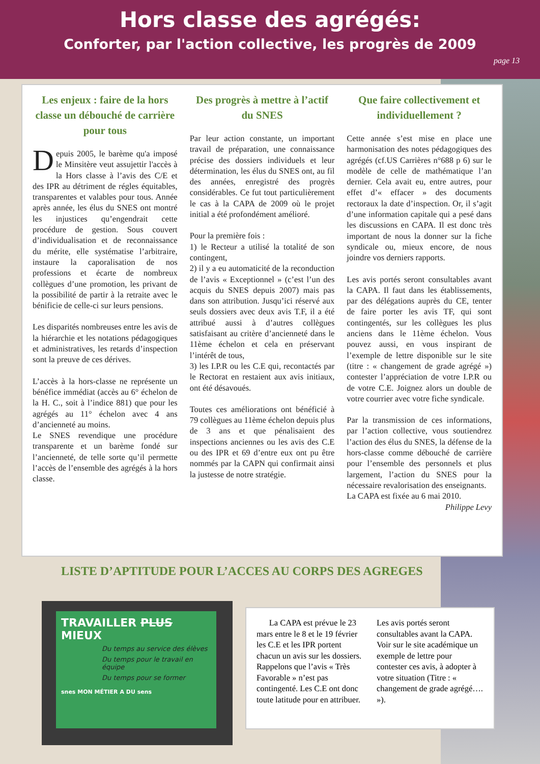Hors classe des agrégés:
Conforter, par l'action collective, les progrès de 2009
page 13
Les enjeux : faire de la hors classe un débouché de carrière pour tous
Depuis 2005, le barème qu'a imposé le Minsitère veut assujettir l'accès à la Hors classe à l’avis des C/E et des IPR au détriment de régles équitables, transparentes et valables pour tous. Année après année, les élus du SNES ont montré les injustices qu’engendrait cette procédure de gestion. Sous couvert d’individualisation et de reconnaissance du mérite, elle systématise l’arbitraire, instaure la caporalisation de nos professions et écarte de nombreux collègues d’une promotion, les privant de la possibilité de partir à la retraite avec le bénificie de celle-ci sur leurs pensions.
Les disparités nombreuses entre les avis de la hiérarchie et les notations pédagogiques et administratives, les retards d’inspection sont la preuve de ces dérives.
L’accès à la hors-classe ne représente un bénéfice immédiat (accès au 6° échelon de la H. C., soit à l’indice 881) que pour les agrégés au 11° échelon avec 4 ans d’ancienneté au moins.
Le SNES revendique une procédure transparente et un barème fondé sur l’ancienneté, de telle sorte qu’il permette l’accès de l’ensemble des agrégés à la hors classe.
Des progrès à mettre à l’actif du SNES
Par leur action constante, un important travail de préparation, une connaissance précise des dossiers individuels et leur détermination, les élus du SNES ont, au fil des années, enregistré des progrès considérables. Ce fut tout particulièrement le cas à la CAPA de 2009 où le projet initial a été profondément amélioré.
Pour la première fois :
1) le Recteur a utilisé la totalité de son contingent,
2) il y a eu automaticité de la reconduction de l’avis « Exceptionnel » (c’est l’un des acquis du SNES depuis 2007) mais pas dans son attribution. Jusqu’ici réservé aux seuls dossiers avec deux avis T.F, il a été attribué aussi à d’autres collègues satisfaisant au critère d’ancienneté dans le 11ème échelon et cela en préservant l’intérêt de tous,
3) les I.P.R ou les C.E qui, recontactés par le Rectorat en restaient aux avis initiaux, ont été désavoués.
Toutes ces améliorations ont bénéficié à 79 collègues au 11ème échelon depuis plus de 3 ans et que pénalisaient des inspections anciennes ou les avis des C.E ou des IPR et 69 d’entre eux ont pu être nommés par la CAPN qui confirmait ainsi la justesse de notre stratégie.
Que faire collectivement et individuellement ?
Cette année s’est mise en place une harmonisation des notes pédagogiques des agrégés (cf.US Carrières n°688 p 6) sur le modèle de celle de mathématique l’an dernier. Cela avait eu, entre autres, pour effet d’« effacer » des documents rectoraux la date d’inspection. Or, il s’agit d’une information capitale qui a pesé dans les discussions en CAPA. Il est donc très important de nous la donner sur la fiche syndicale ou, mieux encore, de nous joindre vos derniers rapports.
Les avis portés seront consultables avant la CAPA. Il faut dans les établissements, par des délégations auprès du CE, tenter de faire porter les avis TF, qui sont contingentés, sur les collègues les plus anciens dans le 11ème échelon. Vous pouvez aussi, en vous inspirant de l’exemple de lettre disponible sur le site (titre : « changement de grade agrégé ») contester l’appréciation de votre I.P.R ou de votre C.E. Joignez alors un double de votre courrier avec votre fiche syndicale.
Par la transmission de ces informations, par l’action collective, vous soutiendrez l’action des élus du SNES, la défense de la hors-classe comme débouché de carrière pour l’ensemble des personnels et plus largement, l’action du SNES pour la nécessaire revalorisation des enseignants.
La CAPA est fixée au 6 mai 2010.
Philippe Levy
LISTE D’APTITUDE POUR L’ACCES AU CORPS DES AGREGES
TRAVAILLER PLUS MIEUX
Du temps au service des élèves
Du temps pour le travail en équipe
Du temps pour se former
snes MON MÉTIER A DU sens
La CAPA est prévue le 23 mars entre le 8 et le 19 février les C.E et les IPR portent chacun un avis sur les dossiers. Rappelons que l’avis « Très Favorable » n’est pas contingenté. Les C.E ont donc toute latitude pour en attribuer.
Les avis portés seront consultables avant la CAPA. Voir sur le site académique un exemple de lettre pour contester ces avis, à adopter à votre situation (Titre : « changement de grade agrégé…. »).